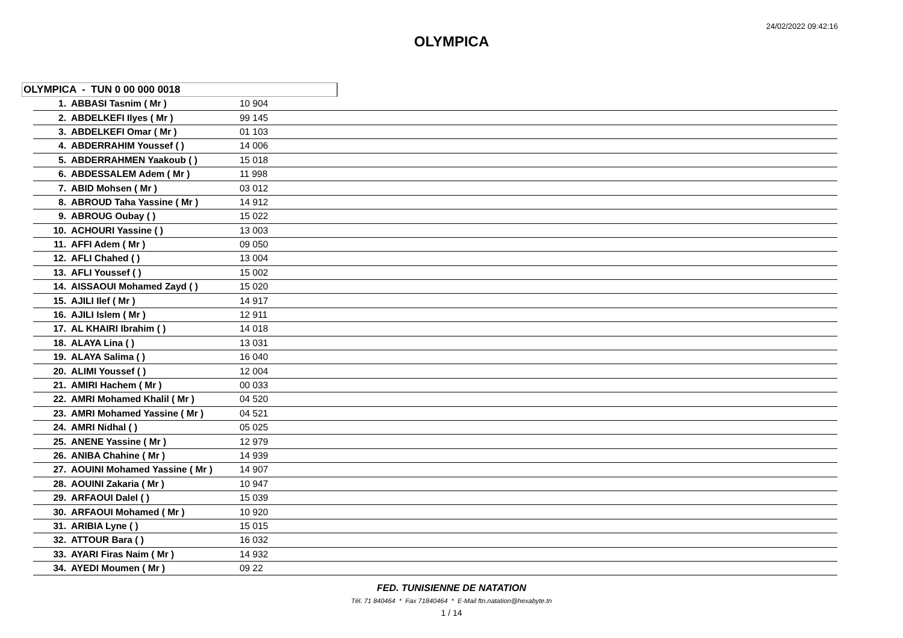24/02/2022 09:42:16
OLYMPICA
OLYMPICA - TUN 0 00 000 0018
| 1. | ABBASI Tasnim ( Mr ) | 10 904 |
| 2. | ABDELKEFI Ilyes ( Mr ) | 99 145 |
| 3. | ABDELKEFI Omar ( Mr ) | 01 103 |
| 4. | ABDERRAHIM Youssef ( ) | 14 006 |
| 5. | ABDERRAHMEN Yaakoub ( ) | 15 018 |
| 6. | ABDESSALEM Adem ( Mr ) | 11 998 |
| 7. | ABID Mohsen ( Mr ) | 03 012 |
| 8. | ABROUD Taha Yassine ( Mr ) | 14 912 |
| 9. | ABROUG Oubay ( ) | 15 022 |
| 10. | ACHOURI Yassine ( ) | 13 003 |
| 11. | AFFI Adem ( Mr ) | 09 050 |
| 12. | AFLI Chahed ( ) | 13 004 |
| 13. | AFLI Youssef ( ) | 15 002 |
| 14. | AISSAOUI Mohamed Zayd ( ) | 15 020 |
| 15. | AJILI Ilef ( Mr ) | 14 917 |
| 16. | AJILI Islem ( Mr ) | 12 911 |
| 17. | AL KHAIRI Ibrahim ( ) | 14 018 |
| 18. | ALAYA Lina ( ) | 13 031 |
| 19. | ALAYA Salima ( ) | 16 040 |
| 20. | ALIMI Youssef ( ) | 12 004 |
| 21. | AMIRI Hachem ( Mr ) | 00 033 |
| 22. | AMRI Mohamed Khalil ( Mr ) | 04 520 |
| 23. | AMRI Mohamed Yassine ( Mr ) | 04 521 |
| 24. | AMRI Nidhal ( ) | 05 025 |
| 25. | ANENE Yassine ( Mr ) | 12 979 |
| 26. | ANIBA Chahine ( Mr ) | 14 939 |
| 27. | AOUINI Mohamed Yassine ( Mr ) | 14 907 |
| 28. | AOUINI Zakaria ( Mr ) | 10 947 |
| 29. | ARFAOUI Dalel ( ) | 15 039 |
| 30. | ARFAOUI Mohamed ( Mr ) | 10 920 |
| 31. | ARIBIA Lyne ( ) | 15 015 |
| 32. | ATTOUR Bara ( ) | 16 032 |
| 33. | AYARI Firas Naim ( Mr ) | 14 932 |
| 34. | AYEDI Moumen ( Mr ) | 09 22 |
FED. TUNISIENNE DE NATATION
Tél. 71 840464 * Fax 71840464 * E-Mail ftn.natation@hexabyte.tn
1 / 14